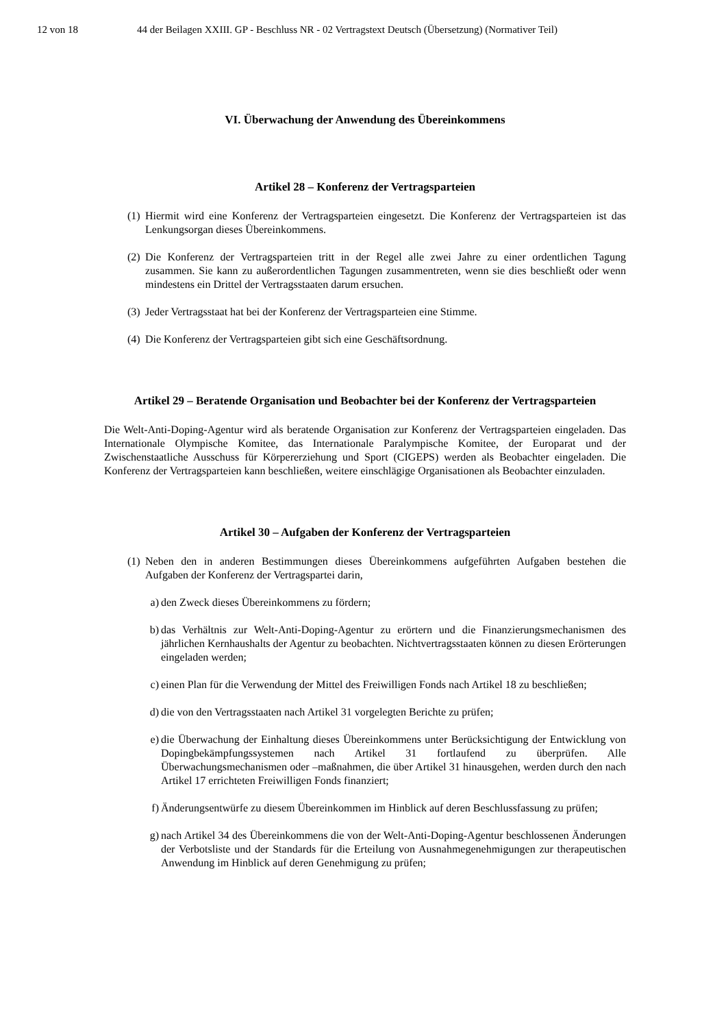12 von 18 44 der Beilagen XXIII. GP - Beschluss NR - 02 Vertragstext Deutsch (Übersetzung) (Normativer Teil)
VI. Überwachung der Anwendung des Übereinkommens
Artikel 28 – Konferenz der Vertragsparteien
(1) Hiermit wird eine Konferenz der Vertragsparteien eingesetzt. Die Konferenz der Vertragsparteien ist das Lenkungsorgan dieses Übereinkommens.
(2) Die Konferenz der Vertragsparteien tritt in der Regel alle zwei Jahre zu einer ordentlichen Tagung zusammen. Sie kann zu außerordentlichen Tagungen zusammentreten, wenn sie dies beschließt oder wenn mindestens ein Drittel der Vertragsstaaten darum ersuchen.
(3) Jeder Vertragsstaat hat bei der Konferenz der Vertragsparteien eine Stimme.
(4) Die Konferenz der Vertragsparteien gibt sich eine Geschäftsordnung.
Artikel 29 – Beratende Organisation und Beobachter bei der Konferenz der Vertragsparteien
Die Welt-Anti-Doping-Agentur wird als beratende Organisation zur Konferenz der Vertragsparteien eingeladen. Das Internationale Olympische Komitee, das Internationale Paralympische Komitee, der Europarat und der Zwischenstaatliche Ausschuss für Körpererziehung und Sport (CIGEPS) werden als Beobachter eingeladen. Die Konferenz der Vertragsparteien kann beschließen, weitere einschlägige Organisationen als Beobachter einzuladen.
Artikel 30 – Aufgaben der Konferenz der Vertragsparteien
(1) Neben den in anderen Bestimmungen dieses Übereinkommens aufgeführten Aufgaben bestehen die Aufgaben der Konferenz der Vertragspartei darin,
a) den Zweck dieses Übereinkommens zu fördern;
b) das Verhältnis zur Welt-Anti-Doping-Agentur zu erörtern und die Finanzierungsmechanismen des jährlichen Kernhaushalts der Agentur zu beobachten. Nichtvertragsstaaten können zu diesen Erörterungen eingeladen werden;
c) einen Plan für die Verwendung der Mittel des Freiwilligen Fonds nach Artikel 18 zu beschließen;
d) die von den Vertragsstaaten nach Artikel 31 vorgelegten Berichte zu prüfen;
e) die Überwachung der Einhaltung dieses Übereinkommens unter Berücksichtigung der Entwicklung von Dopingbekämpfungssystemen nach Artikel 31 fortlaufend zu überprüfen. Alle Überwachungsmechanismen oder –maßnahmen, die über Artikel 31 hinausgehen, werden durch den nach Artikel 17 errichteten Freiwilligen Fonds finanziert;
f) Änderungsentwürfe zu diesem Übereinkommen im Hinblick auf deren Beschlussfassung zu prüfen;
g) nach Artikel 34 des Übereinkommens die von der Welt-Anti-Doping-Agentur beschlossenen Änderungen der Verbotsliste und der Standards für die Erteilung von Ausnahmegenehmigungen zur therapeutischen Anwendung im Hinblick auf deren Genehmigung zu prüfen;